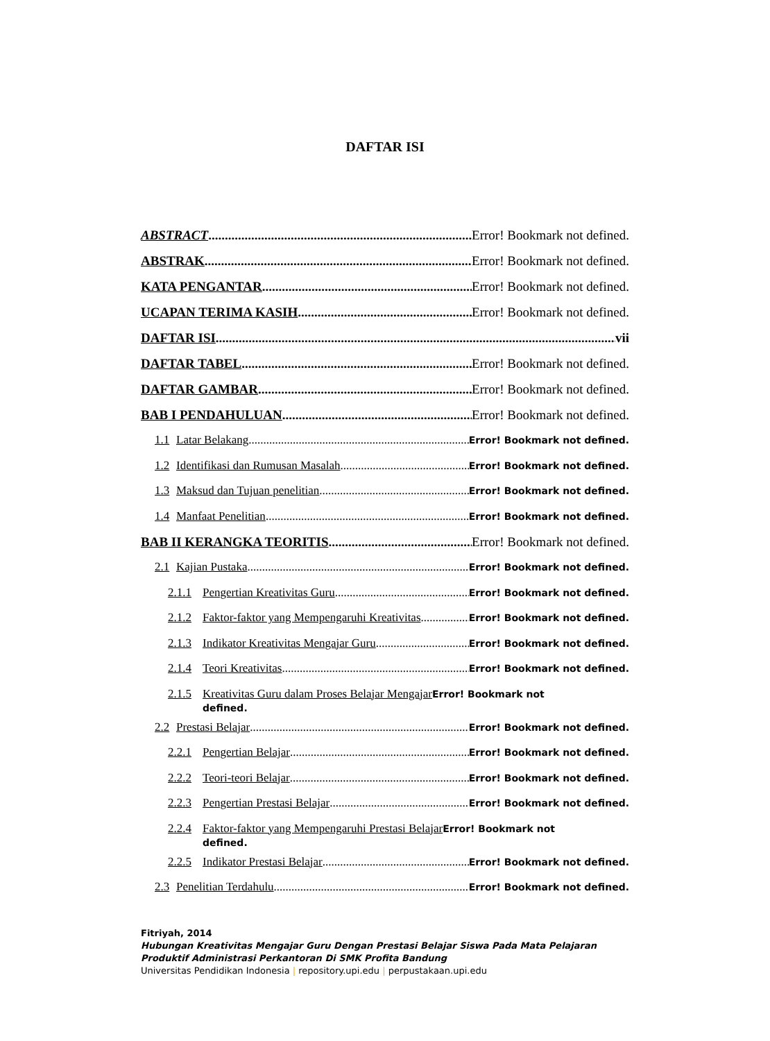DAFTAR ISI
ABSTRACT Error! Bookmark not defined.
ABSTRAK Error! Bookmark not defined.
KATA PENGANTAR Error! Bookmark not defined.
UCAPAN TERIMA KASIH Error! Bookmark not defined.
DAFTAR ISI vii
DAFTAR TABEL Error! Bookmark not defined.
DAFTAR GAMBAR Error! Bookmark not defined.
BAB I PENDAHULUAN Error! Bookmark not defined.
1.1 Latar Belakang Error! Bookmark not defined.
1.2 Identifikasi dan Rumusan Masalah Error! Bookmark not defined.
1.3 Maksud dan Tujuan penelitian Error! Bookmark not defined.
1.4 Manfaat Penelitian Error! Bookmark not defined.
BAB II KERANGKA TEORITIS Error! Bookmark not defined.
2.1 Kajian Pustaka Error! Bookmark not defined.
2.1.1 Pengertian Kreativitas Guru Error! Bookmark not defined.
2.1.2 Faktor-faktor yang Mempengaruhi Kreativitas Error! Bookmark not defined.
2.1.3 Indikator Kreativitas Mengajar Guru Error! Bookmark not defined.
2.1.4 Teori Kreativitas Error! Bookmark not defined.
2.1.5 Kreativitas Guru dalam Proses Belajar Mengajar Error! Bookmark not
defined.
2.2 Prestasi Belajar Error! Bookmark not defined.
2.2.1 Pengertian Belajar Error! Bookmark not defined.
2.2.2 Teori-teori Belajar Error! Bookmark not defined.
2.2.3 Pengertian Prestasi Belajar Error! Bookmark not defined.
2.2.4 Faktor-faktor yang Mempengaruhi Prestasi Belajar Error! Bookmark not
defined.
2.2.5 Indikator Prestasi Belajar Error! Bookmark not defined.
2.3 Penelitian Terdahulu Error! Bookmark not defined.
Fitriyah, 2014
Hubungan Kreativitas Mengajar Guru Dengan Prestasi Belajar Siswa Pada Mata Pelajaran
Produktif Administrasi Perkantoran Di SMK Profita Bandung
Universitas Pendidikan Indonesia | repository.upi.edu | perpustakaan.upi.edu